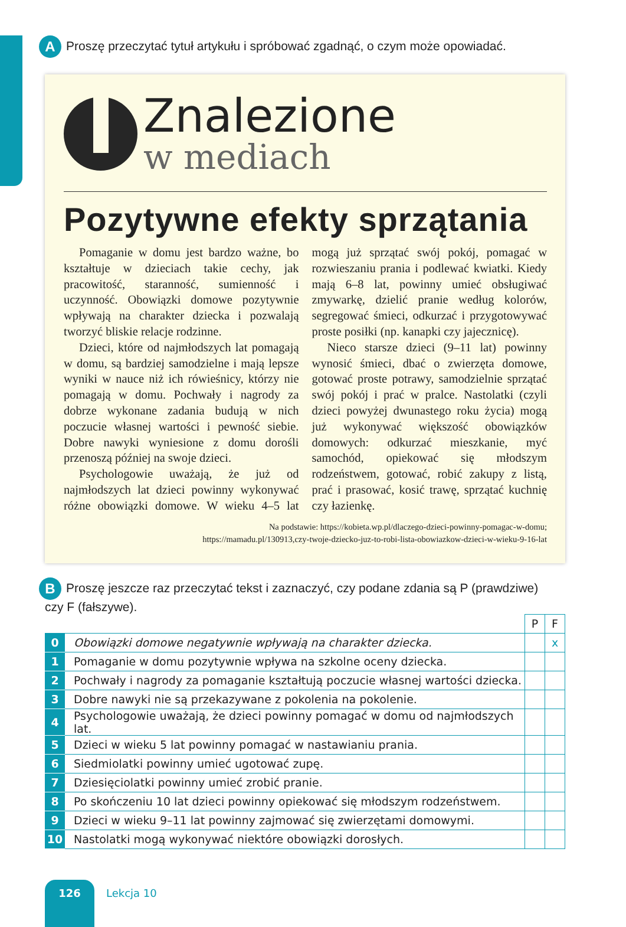A
Proszę przeczytać tytuł artykułu i spróbować zgadnąć, o czym może opowiadać.
Znalezione
w mediach
Pozytywne efekty sprzątania
Pomaganie w domu jest bardzo ważne, bo kształtuje w dzieciach takie cechy, jak pracowitość, staranność, sumienność i uczynność. Obowiązki domowe pozytywnie wpływają na charakter dziecka i pozwalają tworzyć bliskie relacje rodzinne.
Dzieci, które od najmłodszych lat pomagają w domu, są bardziej samodzielne i mają lepsze wyniki w nauce niż ich rówieśnicy, którzy nie pomagają w domu. Pochwały i nagrody za dobrze wykonane zadania budują w nich poczucie własnej wartości i pewność siebie. Dobre nawyki wyniesione z domu dorośli przenoszą później na swoje dzieci.
Psychologowie uważają, że już od najmłodszych lat dzieci powinny wykonywać różne obowiązki domowe. W wieku 4–5 lat mogą już sprzątać swój pokój, pomagać w rozwieszaniu prania i podlewać kwiatki. Kiedy mają 6–8 lat, powinny umieć obsługiwać zmywarkę, dzielić pranie według kolorów, segregować śmieci, odkurzać i przygotowywać proste posiłki (np. kanapki czy jajecznicę).
Nieco starsze dzieci (9–11 lat) powinny wynosić śmieci, dbać o zwierzęta domowe, gotować proste potrawy, samodzielnie sprzątać swój pokój i prać w pralce. Nastolatki (czyli dzieci powyżej dwunastego roku życia) mogą już wykonywać większość obowiązków domowych: odkurzać mieszkanie, myć samochód, opiekować się młodszym rodzeństwem, gotować, robić zakupy z listą, prać i prasować, kosić trawę, sprzątać kuchnię czy łazienkę.
Na podstawie: https://kobieta.wp.pl/dlaczego-dzieci-powinny-pomagac-w-domu;
https://mamadu.pl/130913,czy-twoje-dziecko-juz-to-robi-lista-obowiazkow-dzieci-w-wieku-9-16-lat
B
Proszę jeszcze raz przeczytać tekst i zaznaczyć, czy podane zdania są P (prawdziwe)
czy F (fałszywe).
| | | P | F |
| 0 | Obowiązki domowe negatywnie wpływają na charakter dziecka. | | x |
| 1 | Pomaganie w domu pozytywnie wpływa na szkolne oceny dziecka. | | |
| 2 | Pochwały i nagrody za pomaganie kształtują poczucie własnej wartości dziecka. | | |
| 3 | Dobre nawyki nie są przekazywane z pokolenia na pokolenie. | | |
| 4 | Psychologowie uważają, że dzieci powinny pomagać w domu od najmłodszych lat. | | |
| 5 | Dzieci w wieku 5 lat powinny pomagać w nastawianiu prania. | | |
| 6 | Siedmiolatki powinny umieć ugotować zupę. | | |
| 7 | Dziesięciolatki powinny umieć zrobić pranie. | | |
| 8 | Po skończeniu 10 lat dzieci powinny opiekować się młodszym rodzeństwem. | | |
| 9 | Dzieci w wieku 9–11 lat powinny zajmować się zwierzętami domowymi. | | |
| 10 | Nastolatki mogą wykonywać niektóre obowiązki dorosłych. | | |
126
Lekcja 10